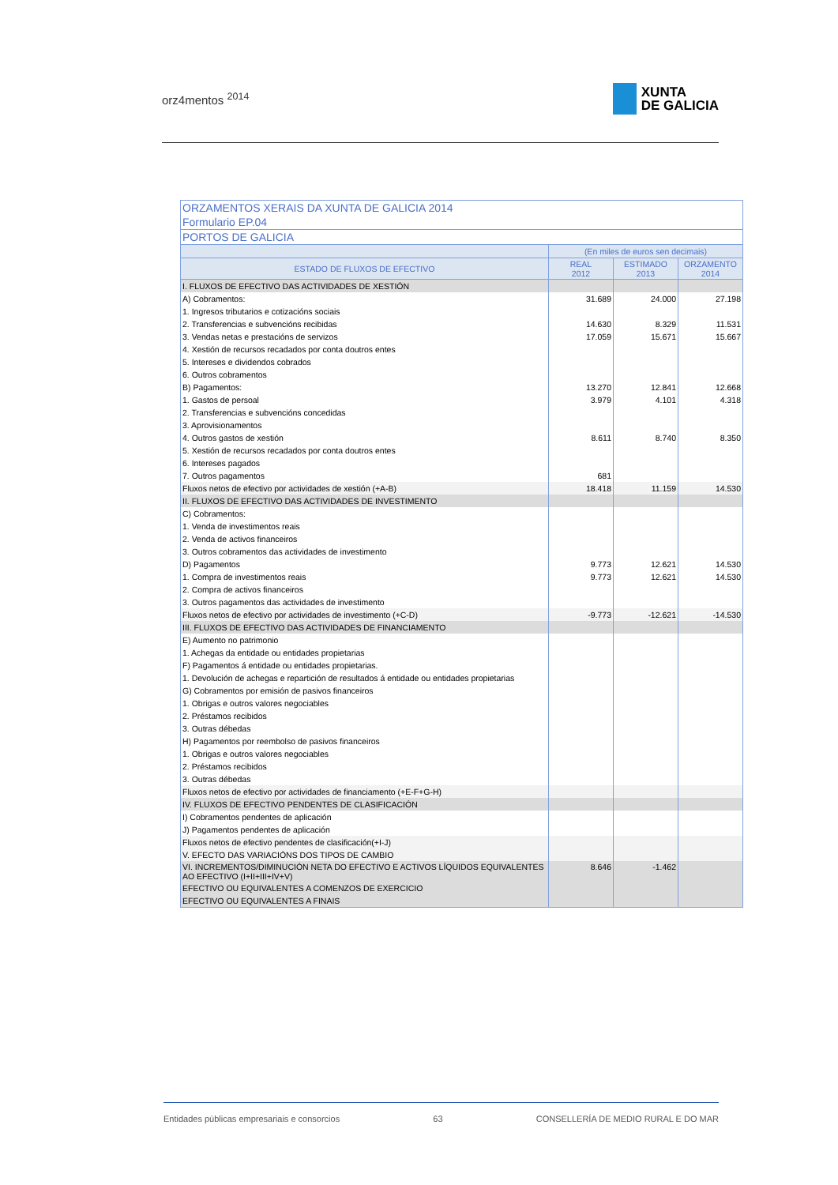orz4mentos <sup>2014</sup>
XUNTA
DE GALICIA
| ORZAMENTOS XERAIS DA XUNTA DE GALICIA 2014 | | | |
| --- | --- | --- | --- |
| Formulario EP.04 | | | |
| PORTOS DE GALICIA | | | |
| | (En miles de euros sen decimais) | | |
| ESTADO DE FLUXOS DE EFECTIVO | REAL 2012 | ESTIMADO 2013 | ORZAMENTO 2014 |
| I. FLUXOS DE EFECTIVO DAS ACTIVIDADES DE XESTIÓN | | | |
| A) Cobramentos: | 31.689 | 24.000 | 27.198 |
| 1. Ingresos tributarios e cotizacións sociais | | | |
| 2. Transferencias e subvencións recibidas | 14.630 | 8.329 | 11.531 |
| 3. Vendas netas e prestacións de servizos | 17.059 | 15.671 | 15.667 |
| 4. Xestión de recursos recadados por conta doutros entes | | | |
| 5. Intereses e dividendos cobrados | | | |
| 6. Outros cobramentos | | | |
| B) Pagamentos: | 13.270 | 12.841 | 12.668 |
| 1. Gastos de persoal | 3.979 | 4.101 | 4.318 |
| 2. Transferencias e subvencións concedidas | | | |
| 3. Aprovisionamentos | | | |
| 4. Outros gastos de xestión | 8.611 | 8.740 | 8.350 |
| 5. Xestión de recursos recadados por conta doutros entes | | | |
| 6. Intereses pagados | | | |
| 7. Outros pagamentos | 681 | | |
| Fluxos netos de efectivo por actividades de xestión (+A-B) | 18.418 | 11.159 | 14.530 |
| II. FLUXOS DE EFECTIVO DAS ACTIVIDADES DE INVESTIMENTO | | | |
| C) Cobramentos: | | | |
| 1. Venda de investimentos reais | | | |
| 2. Venda de activos financeiros | | | |
| 3. Outros cobramentos das actividades de investimento | | | |
| D) Pagamentos | 9.773 | 12.621 | 14.530 |
| 1. Compra de investimentos reais | 9.773 | 12.621 | 14.530 |
| 2. Compra de activos financeiros | | | |
| 3. Outros pagamentos das actividades de investimento | | | |
| Fluxos netos de efectivo por actividades de investimento (+C-D) | -9.773 | -12.621 | -14.530 |
| III. FLUXOS DE EFECTIVO DAS ACTIVIDADES DE FINANCIAMENTO | | | |
| E) Aumento no patrimonio | | | |
| 1. Achegas da entidade ou entidades propietarias | | | |
| F) Pagamentos á entidade ou entidades propietarias. | | | |
| 1. Devolución de achegas e repartición de resultados á entidade ou entidades propietarias | | | |
| G) Cobramentos por emisión de pasivos financeiros | | | |
| 1. Obrigas e outros valores negociables | | | |
| 2. Préstamos recibidos | | | |
| 3. Outras débedas | | | |
| H) Pagamentos por reembolso de pasivos financeiros | | | |
| 1. Obrigas e outros valores negociables | | | |
| 2. Préstamos recibidos | | | |
| 3. Outras débedas | | | |
| Fluxos netos de efectivo por actividades de financiamento (+E-F+G-H) | | | |
| IV. FLUXOS DE EFECTIVO PENDENTES DE CLASIFICACIÓN | | | |
| I) Cobramentos pendentes de aplicación | | | |
| J) Pagamentos pendentes de aplicación | | | |
| Fluxos netos de efectivo pendentes de clasificación(+I-J) | | | |
| V. EFECTO DAS VARIACIÓNS DOS TIPOS DE CAMBIO | | | |
| VI. INCREMENTOS/DIMINUCIÓN NETA DO EFECTIVO E ACTIVOS LÍQUIDOS EQUIVALENTES AO EFECTIVO (I+II+III+IV+V) | 8.646 | -1.462 | |
| EFECTIVO OU EQUIVALENTES A COMENZOS DE EXERCICIO | | | |
| EFECTIVO OU EQUIVALENTES A FINAIS | | | |
Entidades públicas empresariais e consorcios 63 CONSELLERÍA DE MEDIO RURAL E DO MAR